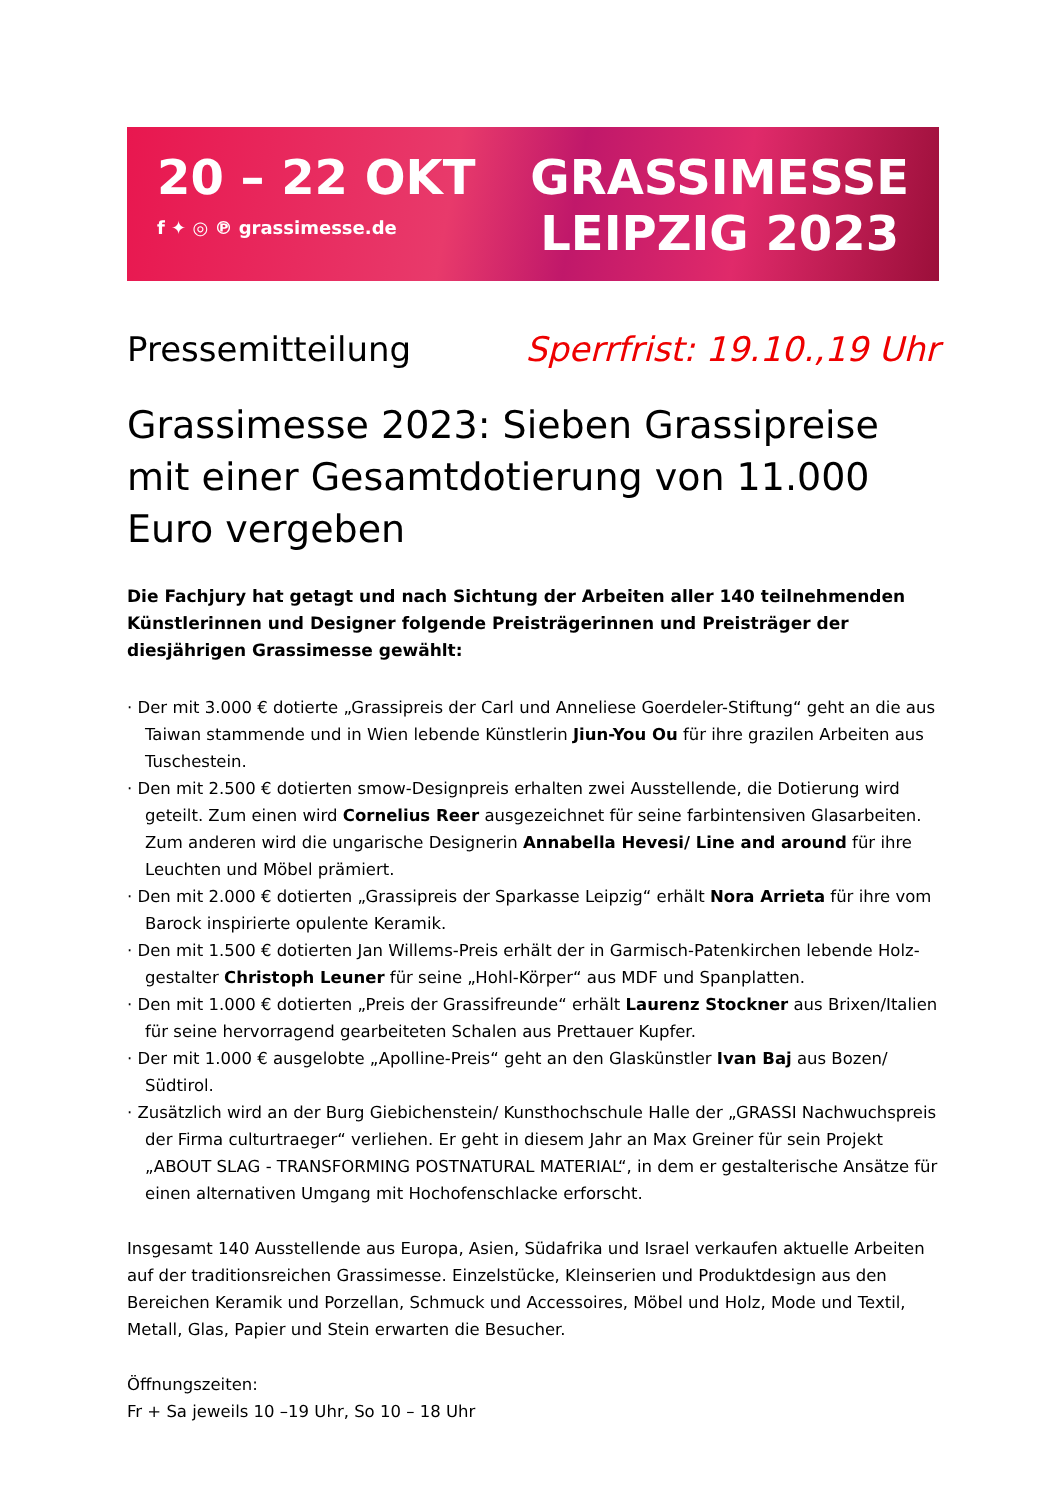20 – 22 OKT
f ✦ ◎ ℗ grassimesse.de
GRASSIMESSE
LEIPZIG 2023
Pressemitteilung Sperrfrist: 19.10.,19 Uhr
Grassimesse 2023: Sieben Grassipreise mit einer Gesamtdotierung von 11.000 Euro vergeben
Die Fachjury hat getagt und nach Sichtung der Arbeiten aller 140 teilnehmenden Künstlerinnen und Designer folgende Preisträgerinnen und Preisträger der diesjährigen Grassimesse gewählt:
· Der mit 3.000 € dotierte „Grassipreis der Carl und Anneliese Goerdeler-Stiftung“ geht an die aus Taiwan stammende und in Wien lebende Künstlerin Jiun-You Ou für ihre grazilen Arbeiten aus Tuschestein.
· Den mit 2.500 € dotierten smow-Designpreis erhalten zwei Ausstellende, die Dotierung wird geteilt. Zum einen wird Cornelius Reer ausgezeichnet für seine farbintensiven Glasarbeiten. Zum anderen wird die ungarische Designerin Annabella Hevesi/ Line and around für ihre Leuchten und Möbel prämiert.
· Den mit 2.000 € dotierten „Grassipreis der Sparkasse Leipzig“ erhält Nora Arrieta für ihre vom Barock inspirierte opulente Keramik.
· Den mit 1.500 € dotierten Jan Willems-Preis erhält der in Garmisch-Patenkirchen lebende Holz-gestalter Christoph Leuner für seine „Hohl-Körper“ aus MDF und Spanplatten.
· Den mit 1.000 € dotierten „Preis der Grassifreunde“ erhält Laurenz Stockner aus Brixen/Italien für seine hervorragend gearbeiteten Schalen aus Prettauer Kupfer.
· Der mit 1.000 € ausgelobte „Apolline-Preis“ geht an den Glaskünstler Ivan Baj aus Bozen/ Südtirol.
· Zusätzlich wird an der Burg Giebichenstein/ Kunsthochschule Halle der „GRASSI Nachwuchspreis der Firma culturtraeger“ verliehen. Er geht in diesem Jahr an Max Greiner für sein Projekt „ABOUT SLAG - TRANSFORMING POSTNATURAL MATERIAL“, in dem er gestalterische Ansätze für einen alternativen Umgang mit Hochofenschlacke erforscht.
Insgesamt 140 Ausstellende aus Europa, Asien, Südafrika und Israel verkaufen aktuelle Arbeiten auf der traditionsreichen Grassimesse. Einzelstücke, Kleinserien und Produktdesign aus den Bereichen Keramik und Porzellan, Schmuck und Accessoires, Möbel und Holz, Mode und Textil, Metall, Glas, Papier und Stein erwarten die Besucher.
Öffnungszeiten:
Fr + Sa jeweils 10 –19 Uhr, So 10 – 18 Uhr